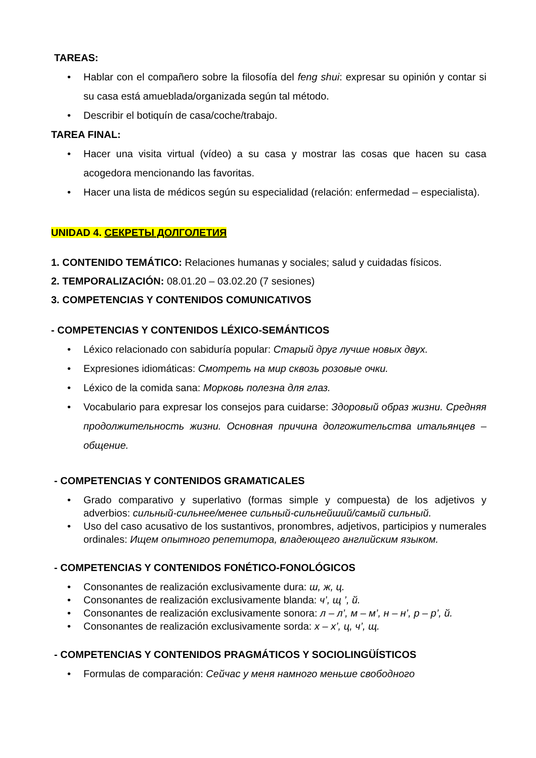TAREAS:
• Hablar con el compañero sobre la filosofía del feng shui: expresar su opinión y contar si su casa está amueblada/organizada según tal método.
• Describir el botiquín de casa/coche/trabajo.
TAREA FINAL:
• Hacer una visita virtual (vídeo) a su casa y mostrar las cosas que hacen su casa acogedora mencionando las favoritas.
• Hacer una lista de médicos según su especialidad (relación: enfermedad – especialista).
UNIDAD 4. СЕКРЕТЫ ДОЛГОЛЕТИЯ
1. CONTENIDO TEMÁTICO: Relaciones humanas y sociales; salud y cuidadas físicos.
2. TEMPORALIZACIÓN: 08.01.20 – 03.02.20 (7 sesiones)
3. COMPETENCIAS Y CONTENIDOS COMUNICATIVOS
- COMPETENCIAS Y CONTENIDOS LÉXICO-SEMÁNTICOS
• Léxico relacionado con sabiduría popular: Старый друг лучше новых двух.
• Expresiones idiomáticas: Смотреть на мир сквозь розовые очки.
• Léxico de la comida sana: Морковь полезна для глаз.
• Vocabulario para expresar los consejos para cuidarse: Здоровый образ жизни. Средняя продолжительность жизни. Основная причина долгожительства итальянцев – общение.
- COMPETENCIAS Y CONTENIDOS GRAMATICALES
• Grado comparativo y superlativo (formas simple y compuesta) de los adjetivos y adverbios: сильный-сильнее/менее сильный-сильнейший/самый сильный.
• Uso del caso acusativo de los sustantivos, pronombres, adjetivos, participios y numerales ordinales: Ищем опытного репетитора, владеющего английским языком.
- COMPETENCIAS Y CONTENIDOS FONÉTICO-FONOLÓGICOS
• Consonantes de realización exclusivamente dura: ш, ж, ц.
• Consonantes de realización exclusivamente blanda: ч’, щ ’, й.
• Consonantes de realización exclusivamente sonora: л – л’, м – м’, н – н’, р – р’, й.
• Consonantes de realización exclusivamente sorda: х – х’, ц, ч’, щ.
- COMPETENCIAS Y CONTENIDOS PRAGMÁTICOS Y SOCIOLINGÜÍSTICOS
• Formulas de comparación: Сейчас у меня намного меньше свободного